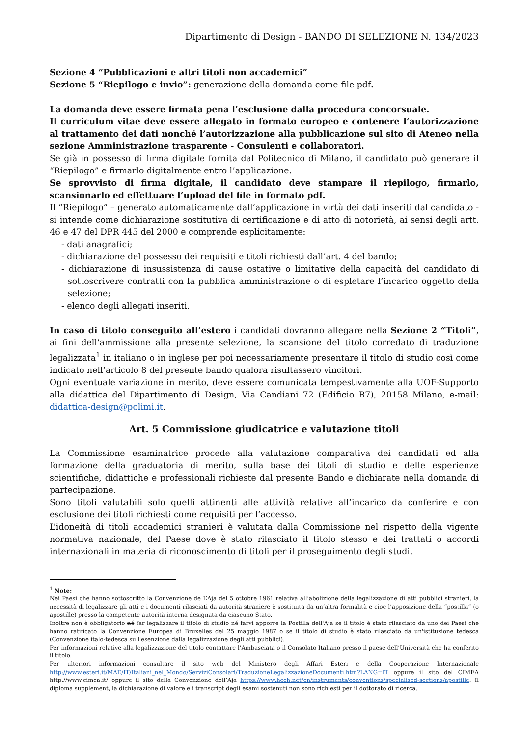Dipartimento di Design - BANDO DI SELEZIONE N. 134/2023
Sezione 4 “Pubblicazioni e altri titoli non accademici”
Sezione 5 “Riepilogo e invio”: generazione della domanda come file pdf.
La domanda deve essere firmata pena l’esclusione dalla procedura concorsuale.
Il curriculum vitae deve essere allegato in formato europeo e contenere l’autorizzazione al trattamento dei dati nonché l’autorizzazione alla pubblicazione sul sito di Ateneo nella sezione Amministrazione trasparente - Consulenti e collaboratori.
Se già in possesso di firma digitale fornita dal Politecnico di Milano, il candidato può generare il “Riepilogo” e firmarlo digitalmente entro l’applicazione.
Se sprovvisto di firma digitale, il candidato deve stampare il riepilogo, firmarlo, scansionarlo ed effettuare l’upload del file in formato pdf.
Il “Riepilogo” – generato automaticamente dall’applicazione in virtù dei dati inseriti dal candidato - si intende come dichiarazione sostitutiva di certificazione e di atto di notorietà, ai sensi degli artt. 46 e 47 del DPR 445 del 2000 e comprende esplicitamente:
- dati anagrafici;
- dichiarazione del possesso dei requisiti e titoli richiesti dall’art. 4 del bando;
- dichiarazione di insussistenza di cause ostative o limitative della capacità del candidato di sottoscrivere contratti con la pubblica amministrazione o di espletare l’incarico oggetto della selezione;
- elenco degli allegati inseriti.
In caso di titolo conseguito all’estero i candidati dovranno allegare nella Sezione 2 “Titoli”, ai fini dell'ammissione alla presente selezione, la scansione del titolo corredato di traduzione legalizzata<sup>1</sup> in italiano o in inglese per poi necessariamente presentare il titolo di studio così come indicato nell’articolo 8 del presente bando qualora risultassero vincitori.
Ogni eventuale variazione in merito, deve essere comunicata tempestivamente alla UOF-Supporto alla didattica del Dipartimento di Design, Via Candiani 72 (Edificio B7), 20158 Milano, e-mail: didattica-design@polimi.it.
Art. 5 Commissione giudicatrice e valutazione titoli
La Commissione esaminatrice procede alla valutazione comparativa dei candidati ed alla formazione della graduatoria di merito, sulla base dei titoli di studio e delle esperienze scientifiche, didattiche e professionali richieste dal presente Bando e dichiarate nella domanda di partecipazione.
Sono titoli valutabili solo quelli attinenti alle attività relative all’incarico da conferire e con esclusione dei titoli richiesti come requisiti per l’accesso.
L’idoneità di titoli accademici stranieri è valutata dalla Commissione nel rispetto della vigente normativa nazionale, del Paese dove è stato rilasciato il titolo stesso e dei trattati o accordi internazionali in materia di riconoscimento di titoli per il proseguimento degli studi.
<sup>1</sup> Note:
Nei Paesi che hanno sottoscritto la Convenzione de L’Aja del 5 ottobre 1961 relativa all’abolizione della legalizzazione di atti pubblici stranieri, la necessità di legalizzare gli atti e i documenti rilasciati da autorità straniere è sostituita da un’altra formalità e cioè l’apposizione della “postilla” (o apostille) presso la competente autorità interna designata da ciascuno Stato.
Inoltre non è obbligatorio né far legalizzare il titolo di studio né farvi apporre la Postilla dell'Aja se il titolo è stato rilasciato da uno dei Paesi che hanno ratificato la Convenzione Europea di Bruxelles del 25 maggio 1987 o se il titolo di studio è stato rilasciato da un'istituzione tedesca (Convenzione italo-tedesca sull'esenzione dalla legalizzazione degli atti pubblici).
Per informazioni relative alla legalizzazione del titolo contattare l’Ambasciata o il Consolato Italiano presso il paese dell’Università che ha conferito il titolo.
Per ulteriori informazioni consultare il sito web del Ministero degli Affari Esteri e della Cooperazione Internazionale http://www.esteri.it/MAE/IT/Italiani_nel_Mondo/ServiziConsolari/TraduzioneLegalizzazioneDocumenti.htm?LANG=IT oppure il sito del CIMEA http://www.cimea.it/ oppure il sito della Convenzione dell’Aja https://www.hcch.net/en/instruments/conventions/specialised-sections/apostille. Il diploma supplement, la dichiarazione di valore e i transcript degli esami sostenuti non sono richiesti per il dottorato di ricerca.